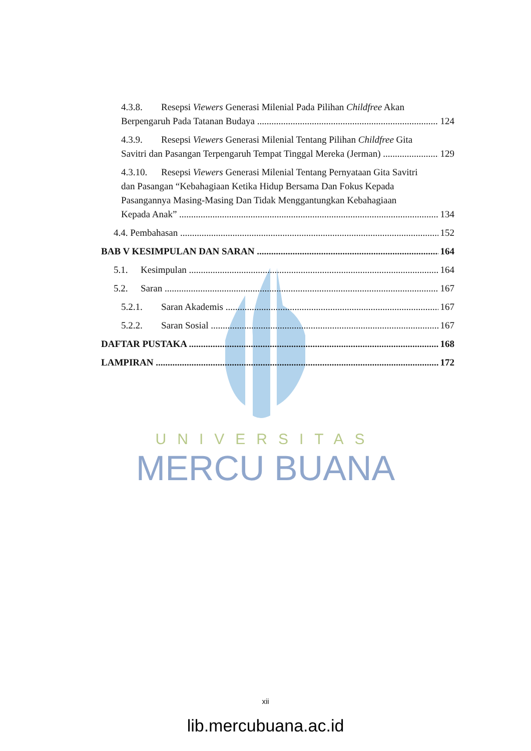UNIVERSITAS
MERCU BUANA
4.3.8. Resepsi Viewers Generasi Milenial Pada Pilihan Childfree Akan
Berpengaruh Pada Tatanan Budaya 124
4.3.9. Resepsi Viewers Generasi Milenial Tentang Pilihan Childfree Gita
Savitri dan Pasangan Terpengaruh Tempat Tinggal Mereka (Jerman) 129
4.3.10. Resepsi Viewers Generasi Milenial Tentang Pernyataan Gita Savitri
dan Pasangan “Kebahagiaan Ketika Hidup Bersama Dan Fokus Kepada
Pasangannya Masing-Masing Dan Tidak Menggantungkan Kebahagiaan
Kepada Anak” 134
4.4. Pembahasan 152
BAB V KESIMPULAN DAN SARAN 164
5.1. Kesimpulan 164
5.2. Saran 167
5.2.1. Saran Akademis 167
5.2.2. Saran Sosial 167
DAFTAR PUSTAKA 168
LAMPIRAN 172
xii
lib.mercubuana.ac.id